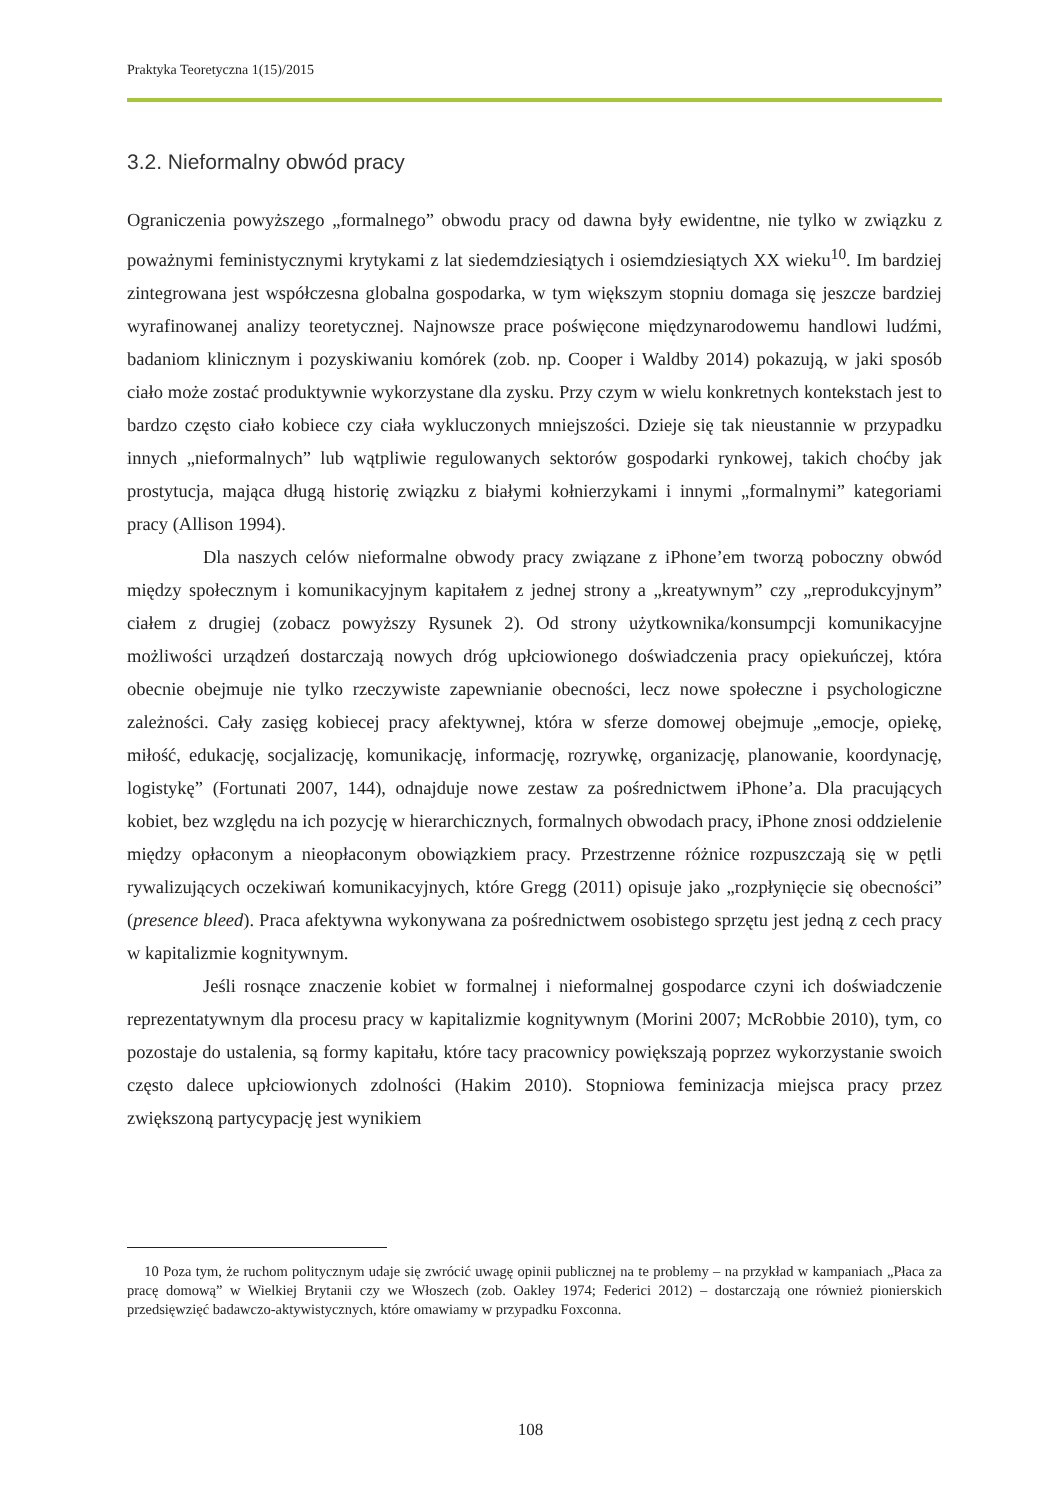Praktyka Teoretyczna 1(15)/2015
3.2. Nieformalny obwód pracy
Ograniczenia powyższego „formalnego” obwodu pracy od dawna były ewidentne, nie tylko w związku z poważnymi feministycznymi krytykami z lat siedemdziesiątych i osiemdziesiątych XX wieku<sup>10</sup>. Im bardziej zintegrowana jest współczesna globalna gospodarka, w tym większym stopniu domaga się jeszcze bardziej wyrafinowanej analizy teoretycznej. Najnowsze prace poświęcone międzynarodowemu handlowi ludźmi, badaniom klinicznym i pozyskiwaniu komórek (zob. np. Cooper i Waldby 2014) pokazują, w jaki sposób ciało może zostać produktywnie wykorzystane dla zysku. Przy czym w wielu konkretnych kontekstach jest to bardzo często ciało kobiece czy ciała wykluczonych mniejszości. Dzieje się tak nieustannie w przypadku innych „nieformalnych” lub wątpliwie regulowanych sektorów gospodarki rynkowej, takich choćby jak prostytucja, mająca długą historię związku z białymi kołnierzykami i innymi „formalnymi” kategoriami pracy (Allison 1994).
Dla naszych celów nieformalne obwody pracy związane z iPhone’em tworzą poboczny obwód między społecznym i komunikacyjnym kapitałem z jednej strony a „kreatywnym” czy „reprodukcyjnym” ciałem z drugiej (zobacz powyższy Rysunek 2). Od strony użytkownika/konsumpcji komunikacyjne możliwości urządzeń dostarczają nowych dróg upłciowionego doświadczenia pracy opiekuńczej, która obecnie obejmuje nie tylko rzeczywiste zapewnianie obecności, lecz nowe społeczne i psychologiczne zależności. Cały zasięg kobiecej pracy afektywnej, która w sferze domowej obejmuje „emocje, opiekę, miłość, edukację, socjalizację, komunikację, informację, rozrywkę, organizację, planowanie, koordynację, logistykę” (Fortunati 2007, 144), odnajduje nowe zestaw za pośrednictwem iPhone’a. Dla pracujących kobiet, bez względu na ich pozycję w hierarchicznych, formalnych obwodach pracy, iPhone znosi oddzielenie między opłaconym a nieopłaconym obowiązkiem pracy. Przestrzenne różnice rozpuszczają się w pętli rywalizujących oczekiwań komunikacyjnych, które Gregg (2011) opisuje jako „rozpłynięcie się obecności” (presence bleed). Praca afektywna wykonywana za pośrednictwem osobistego sprzętu jest jedną z cech pracy w kapitalizmie kognitywnym.
Jeśli rosnące znaczenie kobiet w formalnej i nieformalnej gospodarce czyni ich doświadczenie reprezentatywnym dla procesu pracy w kapitalizmie kognitywnym (Morini 2007; McRobbie 2010), tym, co pozostaje do ustalenia, są formy kapitału, które tacy pracownicy powiększają poprzez wykorzystanie swoich często dalece upłciowionych zdolności (Hakim 2010). Stopniowa feminizacja miejsca pracy przez zwiększoną partycypację jest wynikiem
10 Poza tym, że ruchom politycznym udaje się zwrócić uwagę opinii publicznej na te problemy – na przykład w kampaniach „Płaca za pracę domową” w Wielkiej Brytanii czy we Włoszech (zob. Oakley 1974; Federici 2012) – dostarczają one również pionierskich przedsięwzięć badawczo-aktywistycznych, które omawiamy w przypadku Foxconna.
108